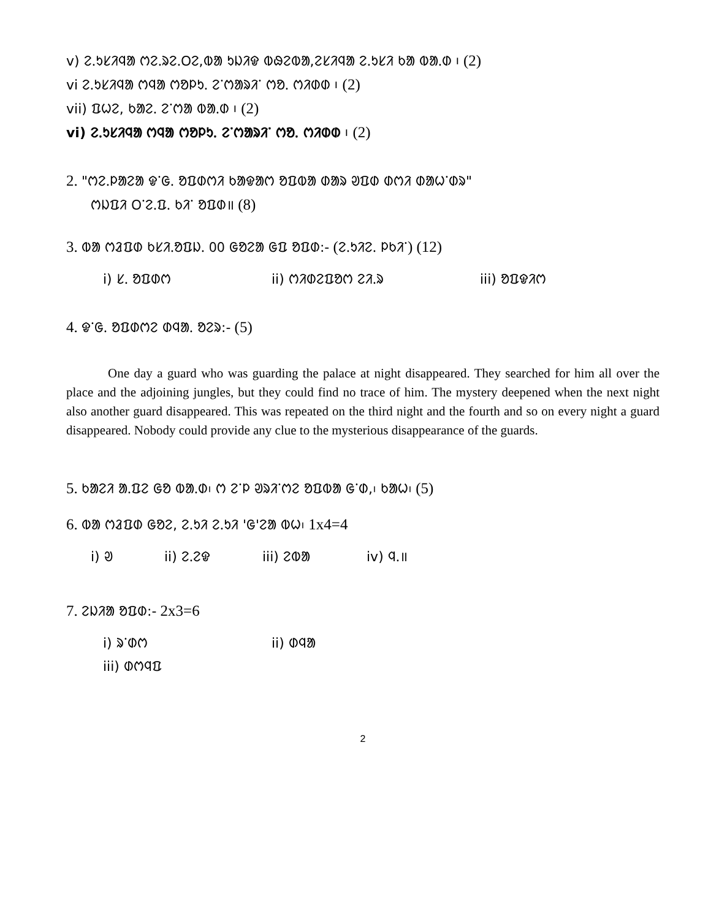v) ᱮᱹᱩᱥᱤᱧᱟ ᱬᱮᱹᱨᱮᱹᱛᱮ,ᱵᱟ ᱩᱡᱤᱫ ᱵᱷᱮᱵᱟ,ᱮᱥᱤᱧᱟ ᱮᱹᱩᱥᱤ ᱠᱟ ᱵᱟᱹᱰ ᱾ (2)
vi ᱮᱹᱩᱥᱤᱧᱟ ᱬᱧᱟ ᱬᱚᱞᱩᱹ ᱮᱸᱬᱟᱨᱤᱸ ᱬᱚᱹ ᱬᱤᱰᱰ ᱾ (2)
vii) ᱯᱦᱮ, ᱠᱟᱮᱹ ᱮᱸᱬᱟ ᱵᱟᱹᱰ ᱾ (2)
vi) ᱮᱹᱩᱥᱤᱧᱟ ᱬᱧᱟ ᱬᱚᱞᱩᱹ ᱮᱸᱬᱟᱨᱤᱸ ᱬᱚᱹ ᱬᱤᱰᱰ ᱾ (2)
2. "ᱬᱮᱹᱞᱟᱮᱟ ᱫᱸᱜᱹ ᱚᱯᱰᱬᱤ ᱠᱟᱫᱟᱬ ᱚᱯᱵᱟ ᱰᱟᱨ ᱣᱯᱰ ᱰᱬᱤ ᱰᱟᱦᱸᱰᱨ"
ᱬᱡᱯᱤ ᱛᱸᱮᱹᱯᱹ ᱠᱤᱸ ᱚᱯᱰ॥ (8)
3. ᱵᱟ ᱬᱲᱯᱰ ᱠᱥᱤᱹᱚᱯᱡᱹ ᱐᱐ ᱜᱚᱮᱟ ᱜᱯ ᱚᱯᱰ:- (ᱮᱹᱩᱤᱮᱹ ᱞᱠᱤᱸ) (12)
i) ᱥᱹ ᱚᱯᱰᱬ ii) ᱬᱤᱰᱮᱯᱚᱬ ᱮᱤᱹᱨ iii) ᱚᱯᱫᱤᱬ
4. ᱫᱸᱜᱹ ᱚᱯᱰᱬᱮ ᱰᱧᱟᱹ ᱚᱮᱨ:- (5)
One day a guard who was guarding the palace at night disappeared. They searched for him all over the place and the adjoining jungles, but they could find no trace of him. The mystery deepened when the next night also another guard disappeared. This was repeated on the third night and the fourth and so on every night a guard disappeared. Nobody could provide any clue to the mysterious disappearance of the guards.
5. ᱠᱟᱮᱤ ᱟᱹᱯᱮ ᱜᱚ ᱵᱟᱹᱰ᱾ ᱬ ᱮᱸᱞ ᱣᱨᱤᱸᱬᱮ ᱚᱯᱵᱟ ᱜᱸᱰ,᱾ ᱠᱟᱦ᱾ (5)
6. ᱵᱟ ᱬᱲᱯᱰ ᱜᱚᱮ, ᱮᱹᱩᱤ ᱮᱹᱩᱤ 'ᱜ'ᱮᱟ ᱵᱦ᱾ 1x4=4
i) ᱣ ii) ᱮᱹᱮᱫ iii) ᱮᱵᱟ iv) ᱧᱹ॥
7. ᱮᱡᱤᱟ ᱚᱯᱰ:- 2x3=6
i) ᱨᱸᱰᱬ ii) ᱰᱧᱟ
iii) ᱰᱬᱧᱯ
2